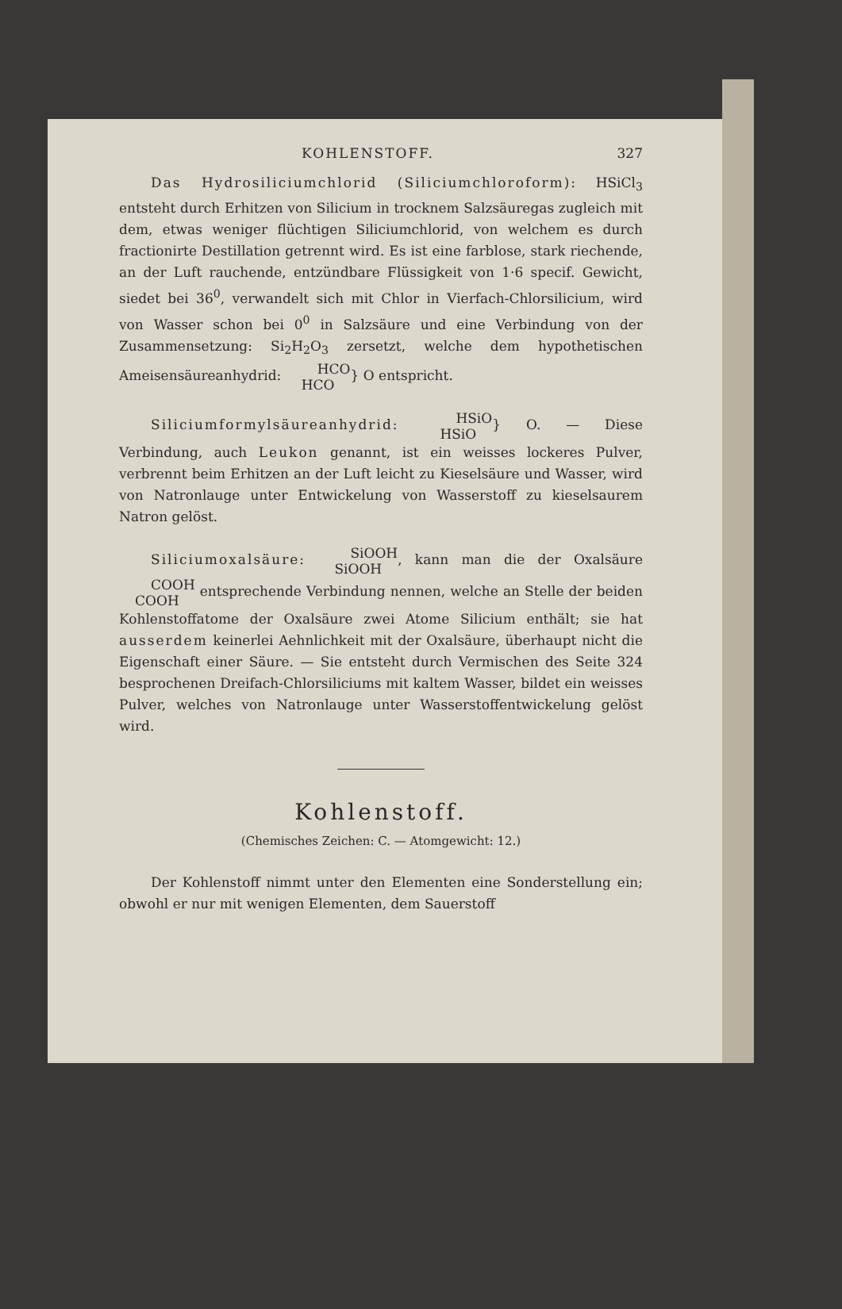KOHLENSTOFF. 327
Das Hydrosiliciumchlorid (Siliciumchloroform): HSiCl<sub>3</sub> entsteht durch Erhitzen von Silicium in trocknem Salzsäuregas zugleich mit dem, etwas weniger flüchtigen Siliciumchlorid, von welchem es durch fractionirte Destillation getrennt wird. Es ist eine farblose, stark riechende, an der Luft rauchende, entzündbare Flüssigkeit von 1·6 specif. Gewicht, siedet bei 36<sup>0</sup>, verwandelt sich mit Chlor in Vierfach-Chlorsilicium, wird von Wasser schon bei 0<sup>0</sup> in Salzsäure und eine Verbindung von der Zusammensetzung: Si<sub>2</sub>H<sub>2</sub>O<sub>3</sub> zersetzt, welche dem hypothetischen Ameisensäureanhydrid: HCO
HCO} O entspricht.
Siliciumformylsäureanhydrid: HSiO
HSiO} O. — Diese Verbindung, auch Leukon genannt, ist ein weisses lockeres Pulver, verbrennt beim Erhitzen an der Luft leicht zu Kieselsäure und Wasser, wird von Natronlauge unter Entwickelung von Wasserstoff zu kieselsaurem Natron gelöst.
Siliciumoxalsäure: SiOOH
SiOOH, kann man die der Oxalsäure COOH
COOH entsprechende Verbindung nennen, welche an Stelle der beiden Kohlenstoffatome der Oxalsäure zwei Atome Silicium enthält; sie hat ausserdem keinerlei Aehnlichkeit mit der Oxalsäure, überhaupt nicht die Eigenschaft einer Säure. — Sie entsteht durch Vermischen des Seite 324 besprochenen Dreifach-Chlorsiliciums mit kaltem Wasser, bildet ein weisses Pulver, welches von Natronlauge unter Wasserstoffentwickelung gelöst wird.
Kohlenstoff.
(Chemisches Zeichen: C. — Atomgewicht: 12.)
Der Kohlenstoff nimmt unter den Elementen eine Sonderstellung ein; obwohl er nur mit wenigen Elementen, dem Sauerstoff